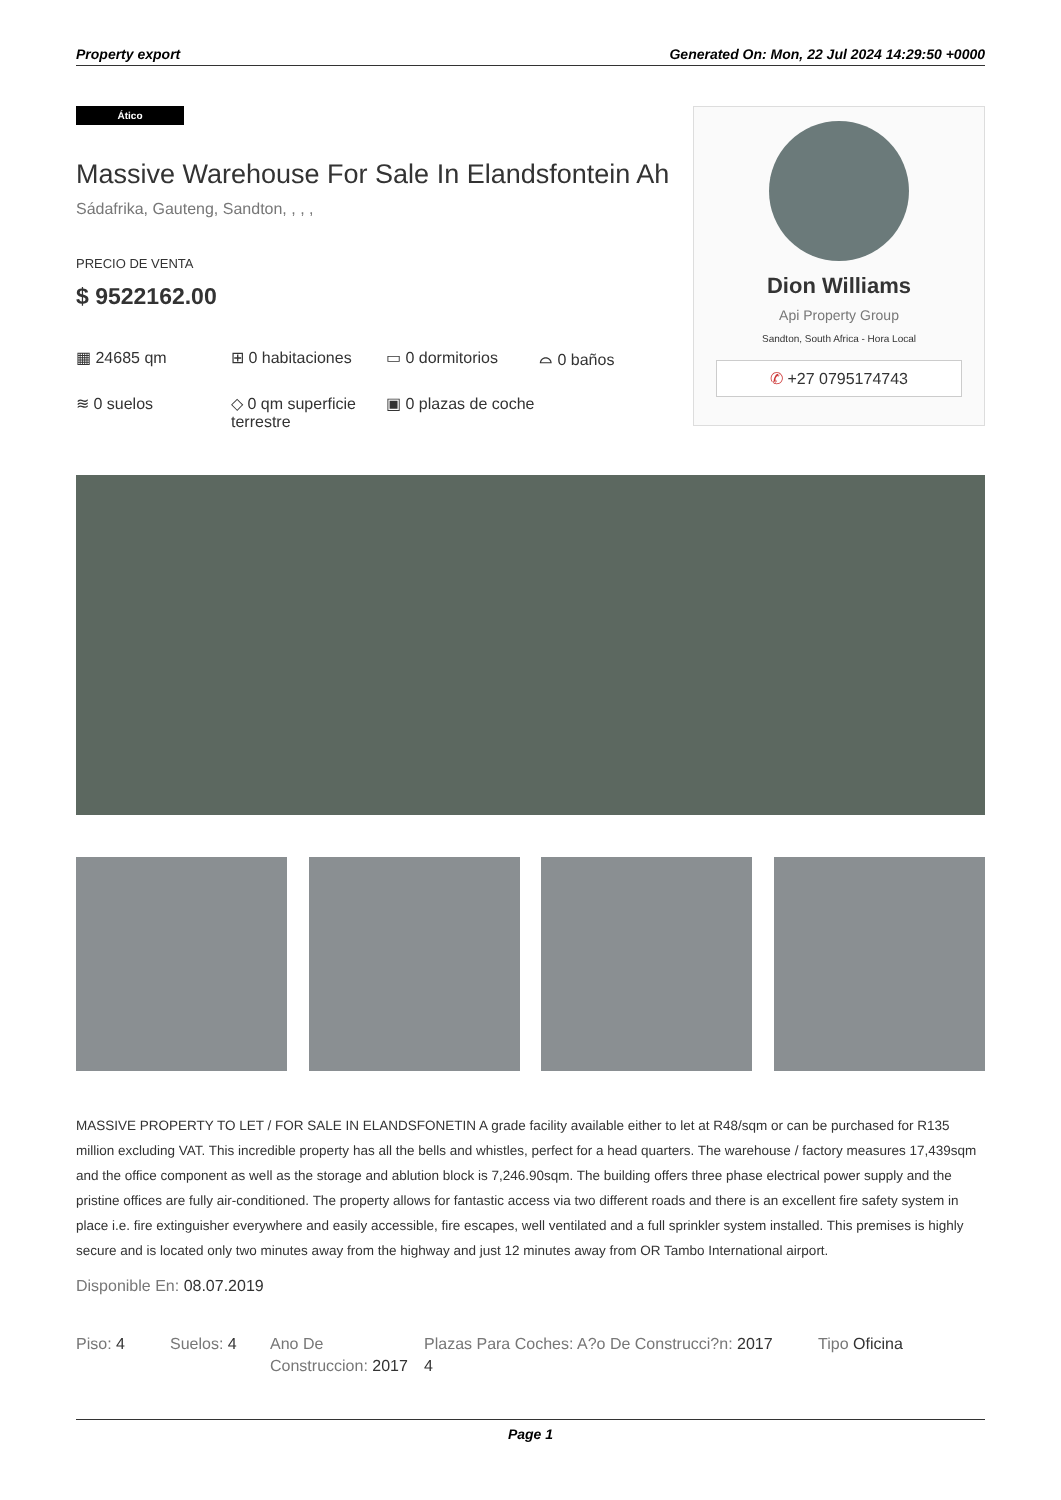Property export Generated On: Mon, 22 Jul 2024 14:29:50 +0000
Ático
Massive Warehouse For Sale In Elandsfontein Ah
Sádafrika, Gauteng, Sandton, , , ,
PRECIO DE VENTA
$ 9522162.00
▦ 24685 qm
⊞ 0 habitaciones
▭ 0 dormitorios
⌓ 0 baños
≋ 0 suelos
◇ 0 qm superficie terrestre
▣ 0 plazas de coche
Dion Williams
Api Property Group
Sandton, South Africa - Hora Local
✆ +27 0795174743
MASSIVE PROPERTY TO LET / FOR SALE IN ELANDSFONETIN A grade facility available either to let at R48/sqm or can be purchased for R135 million excluding VAT. This incredible property has all the bells and whistles, perfect for a head quarters. The warehouse / factory measures 17,439sqm and the office component as well as the storage and ablution block is 7,246.90sqm. The building offers three phase electrical power supply and the pristine offices are fully air-conditioned. The property allows for fantastic access via two different roads and there is an excellent fire safety system in place i.e. fire extinguisher everywhere and easily accessible, fire escapes, well ventilated and a full sprinkler system installed. This premises is highly secure and is located only two minutes away from the highway and just 12 minutes away from OR Tambo International airport.
Disponible En: 08.07.2019
Piso: 4 Suelos: 4 Ano De Construccion: 2017
Plazas Para Coches: A?o De Construcci?n: 2017
4
Tipo Oficina
Page 1